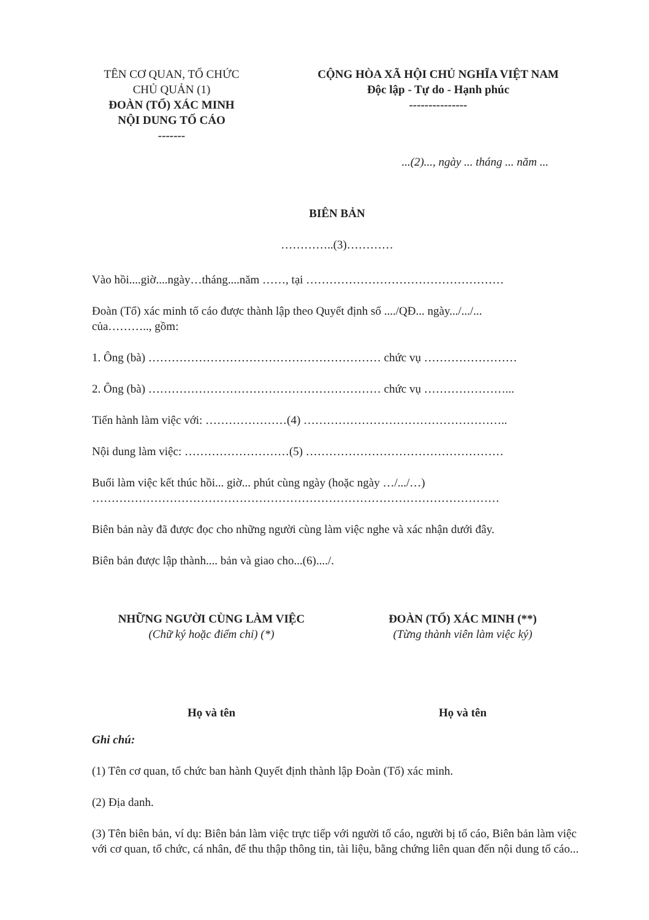TÊN CƠ QUAN, TỔ CHỨC
CHỦ QUẢN (1)
ĐOÀN (TỔ) XÁC MINH
NỘI DUNG TỐ CÁO
-------
CỘNG HÒA XÃ HỘI CHỦ NGHĨA VIỆT NAM
Độc lập - Tự do - Hạnh phúc
---------------
...(2)..., ngày ... tháng ... năm ...
BIÊN BẢN
…………..(3)…………
Vào hồi....giờ....ngày…tháng....năm ……, tại ……………………………………………
Đoàn (Tổ) xác minh tố cáo được thành lập theo Quyết định số ..../QĐ... ngày.../.../...
của……….., gồm:
1. Ông (bà) …………………………………………………… chức vụ ……………………
2. Ông (bà) …………………………………………………… chức vụ …………………...
Tiến hành làm việc với: …………………(4) ……………………………………………..
Nội dung làm việc: ………………………(5) ……………………………………………
Buổi làm việc kết thúc hồi... giờ... phút cùng ngày (hoặc ngày …/.../…)
……………………………………………………………………………………………
Biên bản này đã được đọc cho những người cùng làm việc nghe và xác nhận dưới đây.
Biên bản được lập thành.... bản và giao cho...(6)..../.
NHỮNG NGƯỜI CÙNG LÀM VIỆC
(Chữ ký hoặc điểm chỉ) (*)
ĐOÀN (TỔ) XÁC MINH (**)
(Từng thành viên làm việc ký)
Họ và tên Họ và tên
Ghi chú:
(1) Tên cơ quan, tổ chức ban hành Quyết định thành lập Đoàn (Tổ) xác minh.
(2) Địa danh.
(3) Tên biên bản, ví dụ: Biên bản làm việc trực tiếp với người tố cáo, người bị tố cáo, Biên bản làm việc với cơ quan, tổ chức, cá nhân, để thu thập thông tin, tài liệu, bằng chứng liên quan đến nội dung tố cáo...